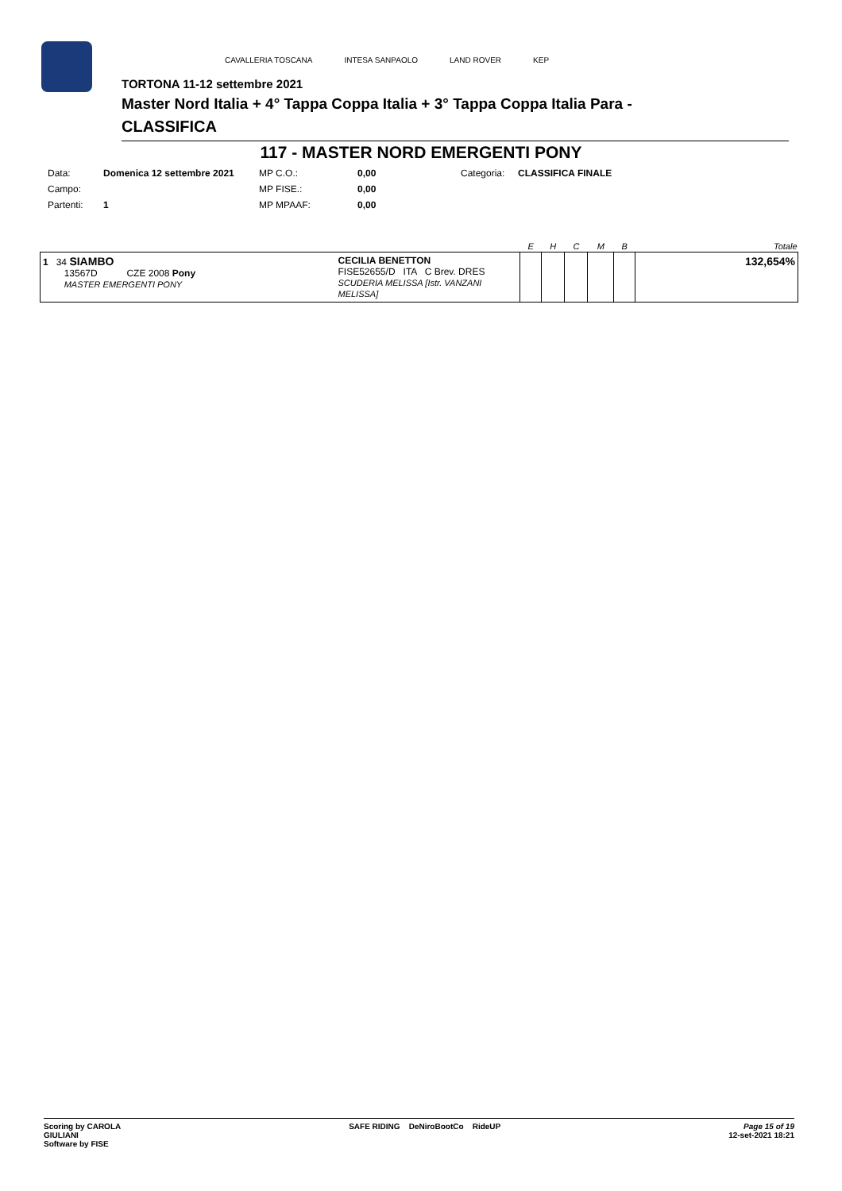CAVALLERIA TOSCANA INTESA SANPAOLO LAND ROVER KEP
TORTONA 11-12 settembre 2021
Master Nord Italia + 4° Tappa Coppa Italia + 3° Tappa Coppa Italia Para -
CLASSIFICA
117 - MASTER NORD EMERGENTI PONY
| Data: | Domenica 12 settembre 2021 | MP C.O.: | 0,00 | Categoria: | CLASSIFICA FINALE |
| Campo: | | MP FISE.: | 0,00 | | |
| Partenti: | 1 | MP MPAAF: | 0,00 | | |
| | | E | H | C | M | B | Totale |
| --- | --- | --- | --- | --- | --- | --- | --- |
| 1 34 SIAMBO 13567D CZE 2008 Pony MASTER EMERGENTI PONY | CECILIA BENETTON FISE52655/D ITA C Brev. DRES SCUDERIA MELISSA [Istr. VANZANI MELISSA] | | | | | | 132,654% |
Scoring by CAROLA
GIULIANI
Software by FISE SAFE RIDING DeNiroBootCo RideUP Page 15 of 19
12-set-2021 18:21